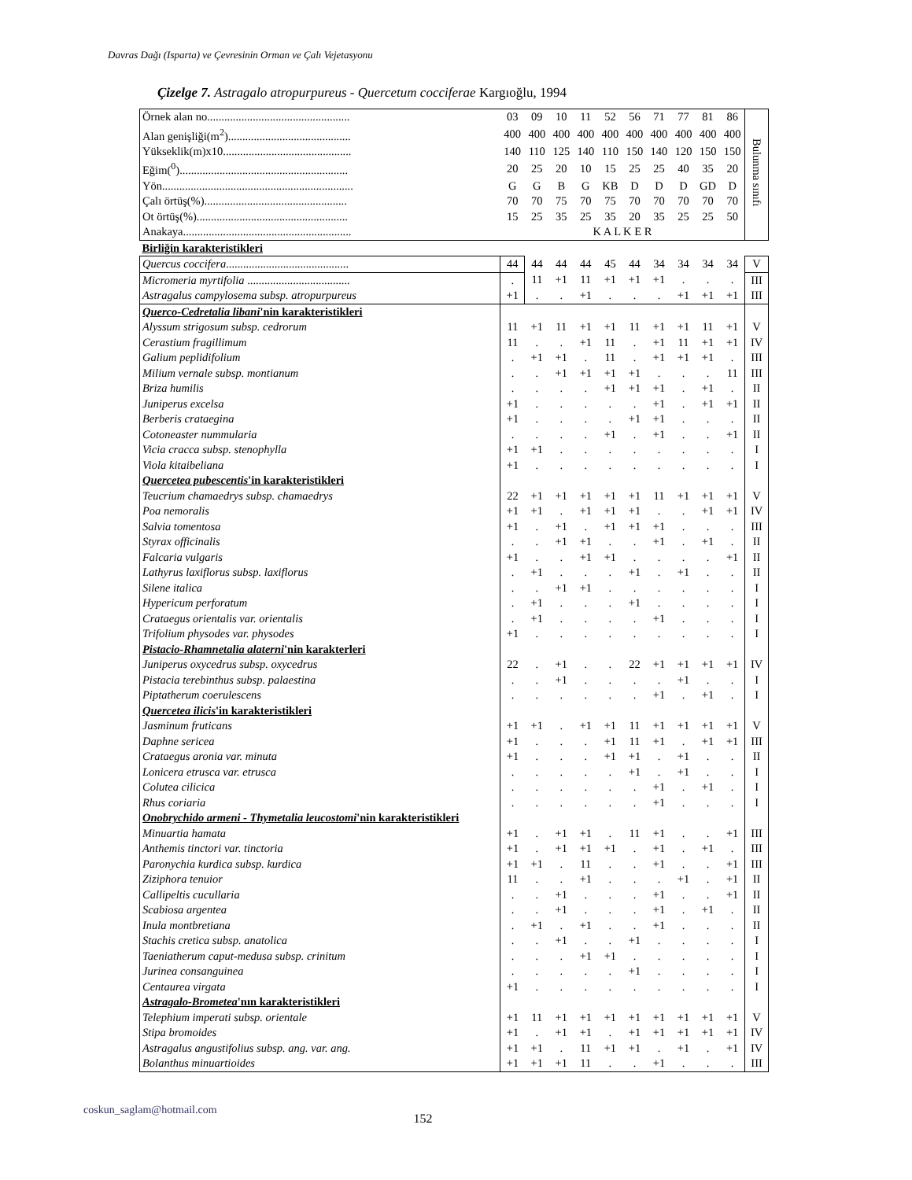Davras Dağı (Isparta) ve Çevresinin Orman ve Çalı Vejetasyonu
Çizelge 7. Astragalo atropurpureus - Quercetum cocciferae Kargıoğlu, 1994
| Örnek alan no.................................................. | 03 | 09 | 10 | 11 | 52 | 56 | 71 | 77 | 81 | 86 | Bulunma sınıfı |
| Alan genişliği(m<sup>2</sup>)........................................... | 400 | 400 | 400 | 400 | 400 | 400 | 400 | 400 | 400 | 400 | |
| Yükseklik(m)x10............................................. | 140 | 110 | 125 | 140 | 110 | 150 | 140 | 120 | 150 | 150 | |
| Eğim(<sup>0</sup>)........................................................... | 20 | 25 | 20 | 10 | 15 | 25 | 25 | 40 | 35 | 20 | |
| Yön................................................................... | G | G | B | G | KB | D | D | D | GD | D | |
| Çalı örtüş(%).................................................. | 70 | 70 | 75 | 70 | 75 | 70 | 70 | 70 | 70 | 70 | |
| Ot örtüş(%)..................................................... | 15 | 25 | 35 | 25 | 35 | 20 | 35 | 25 | 25 | 50 | |
| Anakaya........................................................... | K A L K E R | | | | | | | | | | |
| Birliğin karakteristikleri | | | | | | | | | | | |
| Quercus coccifera ........................................... | 44 | 44 | 44 | 44 | 45 | 44 | 34 | 34 | 34 | 34 | V |
| Micromeria myrtifolia .................................... | . | 11 | +1 | 11 | +1 | +1 | +1 | . | . | . | III |
| Astragalus campylosema subsp. atropurpureus | +1 | . | . | +1 | . | . | . | +1 | +1 | +1 | III |
| Querco-Cedretalia libani 'nin karakteristikleri | | | | | | | | | | | |
| Alyssum strigosum subsp. cedrorum | 11 | +1 | 11 | +1 | +1 | 11 | +1 | +1 | 11 | +1 | V |
| Cerastium fragillimum | 11 | . | . | +1 | 11 | . | +1 | 11 | +1 | +1 | IV |
| Galium peplidifolium | . | +1 | +1 | . | 11 | . | +1 | +1 | +1 | . | III |
| Milium vernale subsp. montianum | . | . | +1 | +1 | +1 | +1 | . | . | . | 11 | III |
| Briza humilis | . | . | . | . | +1 | +1 | +1 | . | +1 | . | II |
| Juniperus excelsa | +1 | . | . | . | . | . | +1 | . | +1 | +1 | II |
| Berberis crataegina | +1 | . | . | . | . | +1 | +1 | . | . | . | II |
| Cotoneaster nummularia | . | . | . | . | +1 | . | +1 | . | . | +1 | II |
| Vicia cracca subsp. stenophylla | +1 | +1 | . | . | . | . | . | . | . | . | I |
| Viola kitaibeliana | +1 | . | . | . | . | . | . | . | . | . | I |
| Quercetea pubescentis 'in karakteristikleri | | | | | | | | | | | |
| Teucrium chamaedrys subsp. chamaedrys | 22 | +1 | +1 | +1 | +1 | +1 | 11 | +1 | +1 | +1 | V |
| Poa nemoralis | +1 | +1 | . | +1 | +1 | +1 | . | . | +1 | +1 | IV |
| Salvia tomentosa | +1 | . | +1 | . | +1 | +1 | +1 | . | . | . | III |
| Styrax officinalis | . | . | +1 | +1 | . | . | +1 | . | +1 | . | II |
| Falcaria vulgaris | +1 | . | . | +1 | +1 | . | . | . | . | +1 | II |
| Lathyrus laxiflorus subsp. laxiflorus | . | +1 | . | . | . | +1 | . | +1 | . | . | II |
| Silene italica | . | . | +1 | +1 | . | . | . | . | . | . | I |
| Hypericum perforatum | . | +1 | . | . | . | +1 | . | . | . | . | I |
| Crataegus orientalis var. orientalis | . | +1 | . | . | . | . | +1 | . | . | . | I |
| Trifolium physodes var. physodes | +1 | . | . | . | . | . | . | . | . | . | I |
| Pistacio-Rhamnetalia alaterni 'nin karakterleri | | | | | | | | | | | |
| Juniperus oxycedrus subsp. oxycedrus | 22 | . | +1 | . | . | 22 | +1 | +1 | +1 | +1 | IV |
| Pistacia terebinthus subsp. palaestina | . | . | +1 | . | . | . | . | +1 | . | . | I |
| Piptatherum coerulescens | . | . | . | . | . | . | +1 | . | +1 | . | I |
| Quercetea ilicis 'in karakteristikleri | | | | | | | | | | | |
| Jasminum fruticans | +1 | +1 | . | +1 | +1 | 11 | +1 | +1 | +1 | +1 | V |
| Daphne sericea | +1 | . | . | . | +1 | 11 | +1 | . | +1 | +1 | III |
| Crataegus aronia var. minuta | +1 | . | . | . | +1 | +1 | . | +1 | . | . | II |
| Lonicera etrusca var. etrusca | . | . | . | . | . | +1 | . | +1 | . | . | I |
| Colutea cilicica | . | . | . | . | . | . | +1 | . | +1 | . | I |
| Rhus coriaria | . | . | . | . | . | . | +1 | . | . | . | I |
| Onobrychido armeni - Thymetalia leucostomi 'nin karakteristikleri | | | | | | | | | | | |
| Minuartia hamata | +1 | . | +1 | +1 | . | 11 | +1 | . | . | +1 | III |
| Anthemis tinctori var. tinctoria | +1 | . | +1 | +1 | +1 | . | +1 | . | +1 | . | III |
| Paronychia kurdica subsp. kurdica | +1 | +1 | . | 11 | . | . | +1 | . | . | +1 | III |
| Ziziphora tenuior | 11 | . | . | +1 | . | . | . | +1 | . | +1 | II |
| Callipeltis cucullaria | . | . | +1 | . | . | . | +1 | . | . | +1 | II |
| Scabiosa argentea | . | . | +1 | . | . | . | +1 | . | +1 | . | II |
| Inula montbretiana | . | +1 | . | +1 | . | . | +1 | . | . | . | II |
| Stachis cretica subsp. anatolica | . | . | +1 | . | . | +1 | . | . | . | . | I |
| Taeniatherum caput-medusa subsp. crinitum | . | . | . | +1 | +1 | . | . | . | . | . | I |
| Jurinea consanguinea | . | . | . | . | . | +1 | . | . | . | . | I |
| Centaurea virgata | +1 | . | . | . | . | . | . | . | . | . | I |
| Astragalo-Brometea 'nın karakteristikleri | | | | | | | | | | | |
| Telephium imperati subsp. orientale | +1 | 11 | +1 | +1 | +1 | +1 | +1 | +1 | +1 | +1 | V |
| Stipa bromoides | +1 | . | +1 | +1 | . | +1 | +1 | +1 | +1 | +1 | IV |
| Astragalus angustifolius subsp. ang. var. ang. | +1 | +1 | . | 11 | +1 | +1 | . | +1 | . | +1 | IV |
| Bolanthus minuartioides | +1 | +1 | +1 | 11 | . | . | +1 | . | . | . | III |
coskun_saglam@hotmail.com 152